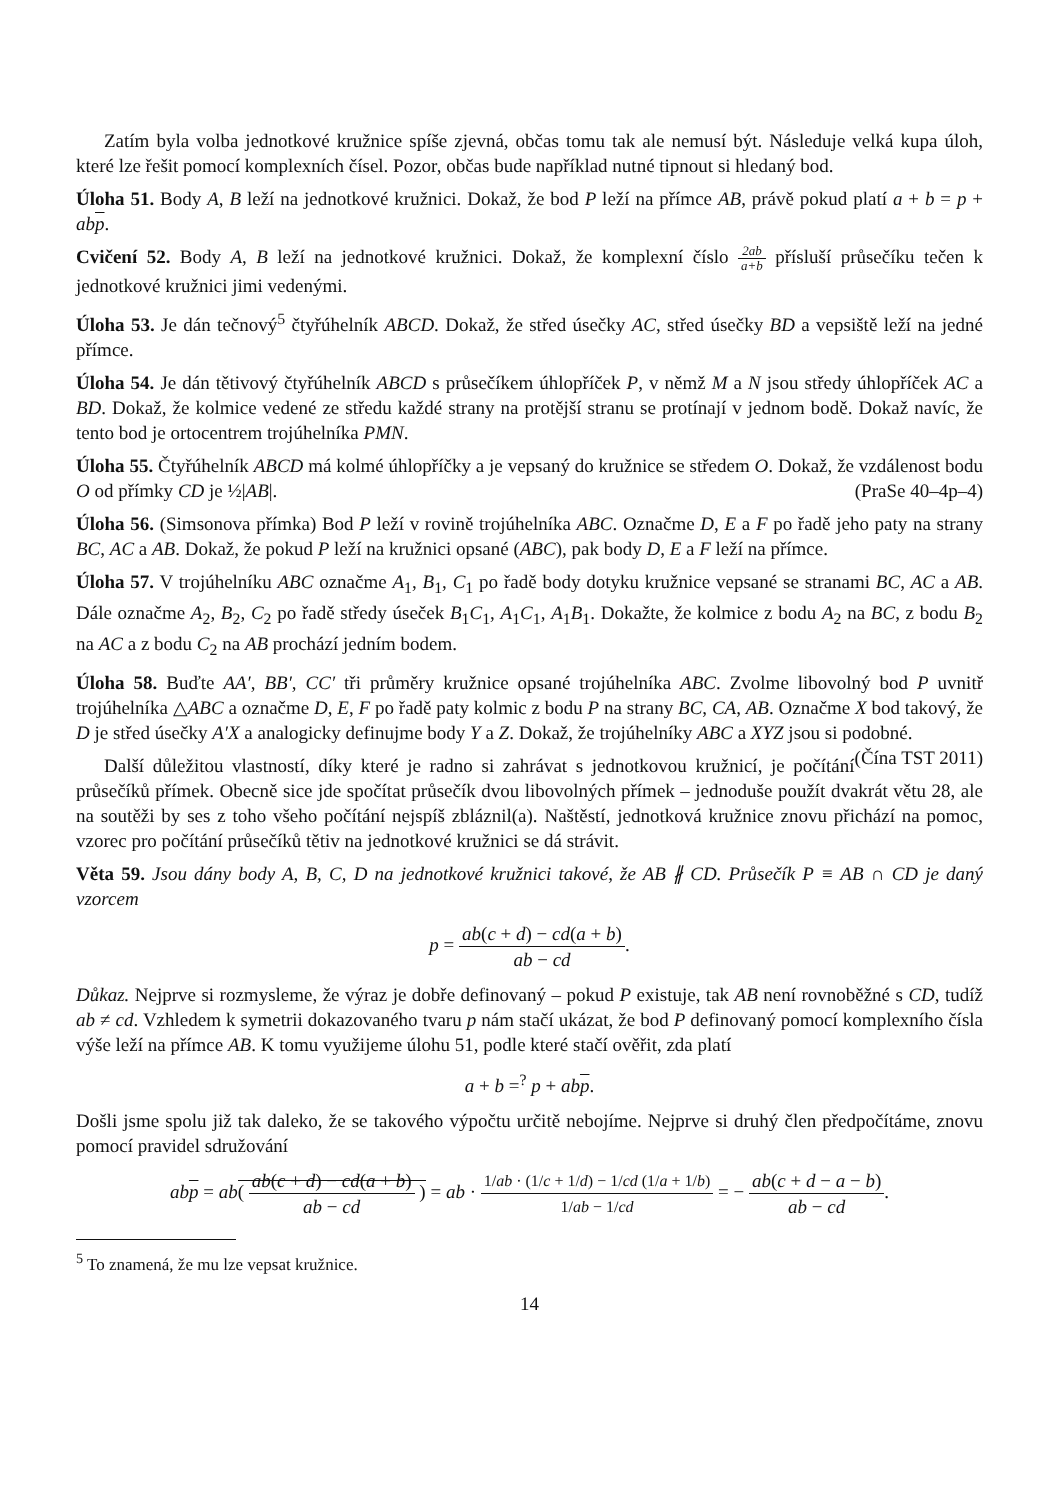Zatím byla volba jednotkové kružnice spíše zjevná, občas tomu tak ale nemusí být. Následuje velká kupa úloh, které lze řešit pomocí komplexních čísel. Pozor, občas bude například nutné tipnout si hledaný bod.
Úloha 51. Body A, B leží na jednotkové kružnici. Dokaž, že bod P leží na přímce AB, právě pokud platí a + b = p + ab p.
Cvičení 52. Body A, B leží na jednotkové kružnici. Dokaž, že komplexní číslo 2ab a+b přísluší průsečíku tečen k jednotkové kružnici jimi vedenými.
Úloha 53. Je dán tečnový<sup>5</sup> čtyřúhelník ABCD. Dokaž, že střed úsečky AC, střed úsečky BD a vepsiště leží na jedné přímce.
Úloha 54. Je dán tětivový čtyřúhelník ABCD s průsečíkem úhlopříček P, v němž M a N jsou středy úhlopříček AC a BD. Dokaž, že kolmice vedené ze středu každé strany na protější stranu se protínají v jednom bodě. Dokaž navíc, že tento bod je ortocentrem trojúhelníka PMN.
Úloha 55. Čtyřúhelník ABCD má kolmé úhlopříčky a je vepsaný do kružnice se středem O. Dokaž, že vzdálenost bodu O od přímky CD je ½|AB|. (PraSe 40–4p–4)
Úloha 56. (Simsonova přímka) Bod P leží v rovině trojúhelníka ABC. Označme D, E a F po řadě jeho paty na strany BC, AC a AB. Dokaž, že pokud P leží na kružnici opsané (ABC), pak body D, E a F leží na přímce.
Úloha 57. V trojúhelníku ABC označme A<sub>1</sub>, B<sub>1</sub>, C<sub>1</sub> po řadě body dotyku kružnice vepsané se stranami BC, AC a AB. Dále označme A<sub>2</sub>, B<sub>2</sub>, C<sub>2</sub> po řadě středy úseček B<sub>1</sub>C<sub>1</sub>, A<sub>1</sub>C<sub>1</sub>, A<sub>1</sub>B<sub>1</sub>. Dokažte, že kolmice z bodu A<sub>2</sub> na BC, z bodu B<sub>2</sub> na AC a z bodu C<sub>2</sub> na AB prochází jedním bodem.
Úloha 58. Buďte AA′, BB′, CC′ tři průměry kružnice opsané trojúhelníka ABC. Zvolme libovolný bod P uvnitř trojúhelníka △ABC a označme D, E, F po řadě paty kolmic z bodu P na strany BC, CA, AB. Označme X bod takový, že D je střed úsečky A′X a analogicky definujme body Y a Z. Dokaž, že trojúhelníky ABC a XYZ jsou si podobné. (Čína TST 2011)
Další důležitou vlastností, díky které je radno si zahrávat s jednotkovou kružnicí, je počítání průsečíků přímek. Obecně sice jde spočítat průsečík dvou libovolných přímek – jednoduše použít dvakrát větu 28, ale na soutěži by ses z toho všeho počítání nejspíš zbláznil(a). Naštěstí, jednotková kružnice znovu přichází na pomoc, vzorec pro počítání průsečíků tětiv na jednotkové kružnici se dá strávit.
Věta 59. Jsou dány body A, B, C, D na jednotkové kružnici takové, že AB ∦ CD. Průsečík P ≡ AB ∩ CD je daný vzorcem
p = ab(c + d) − cd(a + b) ab − cd.
Důkaz. Nejprve si rozmysleme, že výraz je dobře definovaný – pokud P existuje, tak AB není rovnoběžné s CD, tudíž ab ≠ cd. Vzhledem k symetrii dokazovaného tvaru p nám stačí ukázat, že bod P definovaný pomocí komplexního čísla výše leží na přímce AB. K tomu využijeme úlohu 51, podle které stačí ověřit, zda platí
a + b =<sup>?</sup> p + ab p.
Došli jsme spolu již tak daleko, že se takového výpočtu určitě nebojíme. Nejprve si druhý člen předpočítáme, znovu pomocí pravidel sdružování
ab p = ab( ab(c + d) − cd(a + b) ab − cd ) = ab · 1/ab · (1/c + 1/d) − 1/cd (1/a + 1/b) 1/ab − 1/cd = − ab(c + d − a − b) ab − cd.
<sup>5</sup> To znamená, že mu lze vepsat kružnice.
14